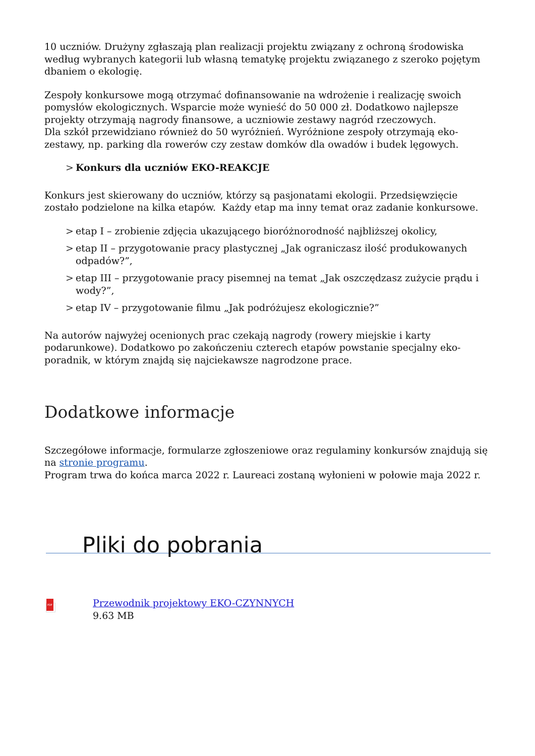10 uczniów. Drużyny zgłaszają plan realizacji projektu związany z ochroną środowiska według wybranych kategorii lub własną tematykę projektu związanego z szeroko pojętym dbaniem o ekologię.
Zespoły konkursowe mogą otrzymać dofinansowanie na wdrożenie i realizację swoich pomysłów ekologicznych. Wsparcie może wynieść do 50 000 zł. Dodatkowo najlepsze projekty otrzymają nagrody finansowe, a uczniowie zestawy nagród rzeczowych.
Dla szkół przewidziano również do 50 wyróżnień. Wyróżnione zespoły otrzymają eko-zestawy, np. parking dla rowerów czy zestaw domków dla owadów i budek lęgowych.
> Konkurs dla uczniów EKO-REAKCJE
Konkurs jest skierowany do uczniów, którzy są pasjonatami ekologii. Przedsięwzięcie zostało podzielone na kilka etapów. Każdy etap ma inny temat oraz zadanie konkursowe.
> etap I – zrobienie zdjęcia ukazującego bioróżnorodność najbliższej okolicy,
> etap II – przygotowanie pracy plastycznej „Jak ograniczasz ilość produkowanych odpadów?”,
> etap III – przygotowanie pracy pisemnej na temat „Jak oszczędzasz zużycie prądu i wody?”,
> etap IV – przygotowanie filmu „Jak podróżujesz ekologicznie?”
Na autorów najwyżej ocenionych prac czekają nagrody (rowery miejskie i karty podarunkowe). Dodatkowo po zakończeniu czterech etapów powstanie specjalny eko-poradnik, w którym znajdą się najciekawsze nagrodzone prace.
Dodatkowe informacje
Szczegółowe informacje, formularze zgłoszeniowe oraz regulaminy konkursów znajdują się na stronie programu.
Program trwa do końca marca 2022 r. Laureaci zostaną wyłonieni w połowie maja 2022 r.
Pliki do pobrania
PDF
Przewodnik projektowy EKO-CZYNNYCH
9.63 MB